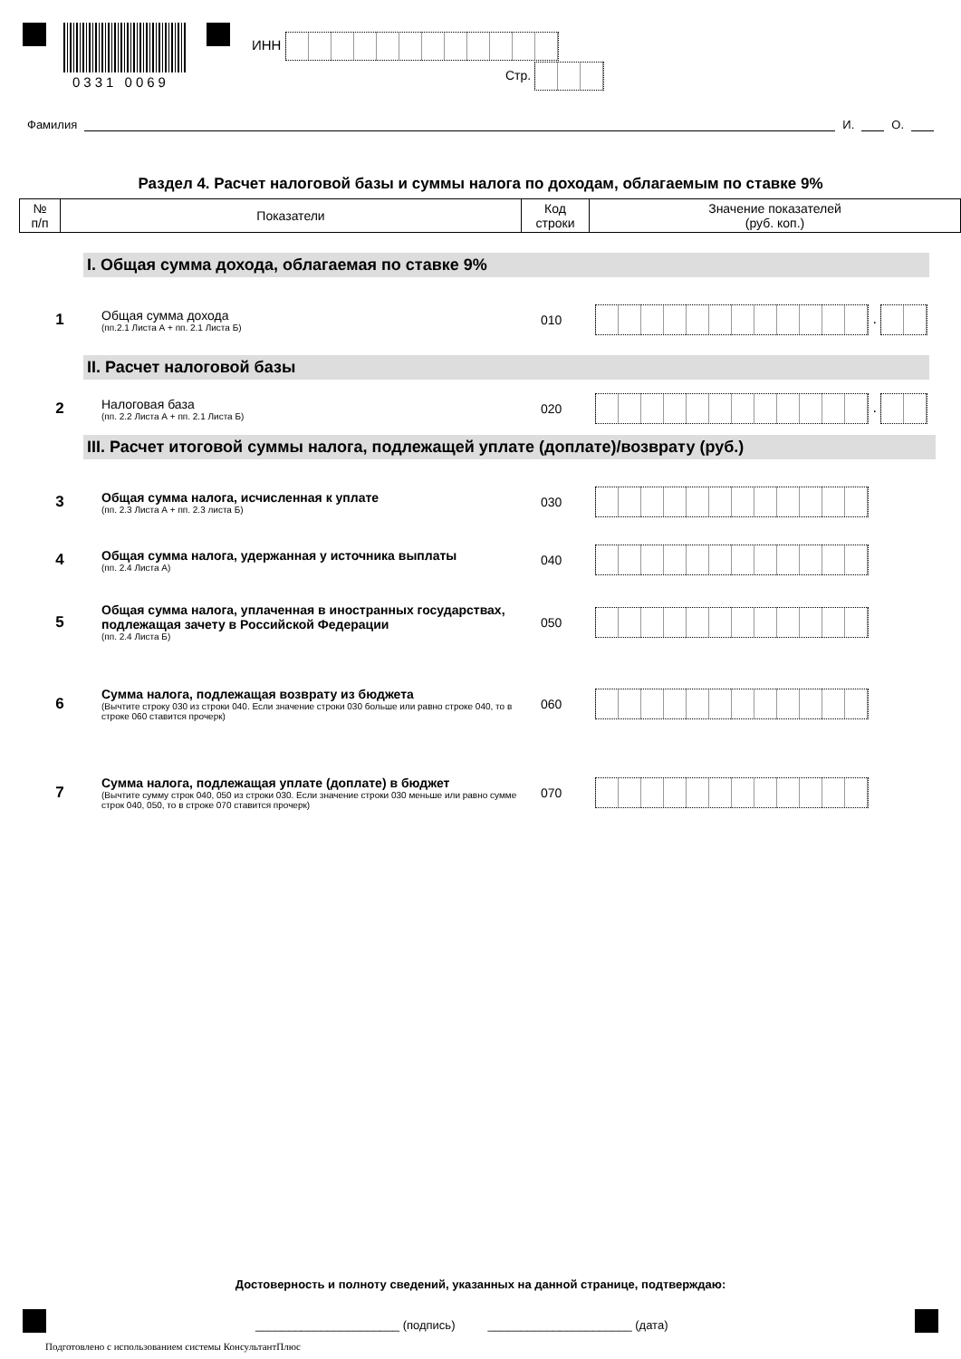0331 0069
ИНН
Стр.
Фамилия И. О.
Раздел 4. Расчет налоговой базы и суммы налога по доходам, облагаемым по ставке 9%
| № п/п | Показатели | Код строки | Значение показателей (руб. коп.) |
| --- | --- | --- | --- |
I. Общая сумма дохода, облагаемая по ставке 9%
1
Общая сумма дохода
(пп.2.1 Листа А + пп. 2.1 Листа Б)
010 .
II. Расчет налоговой базы
2
Налоговая база
(пп. 2.2 Листа А + пп. 2.1 Листа Б)
020 .
III. Расчет итоговой суммы налога, подлежащей уплате (доплате)/возврату (руб.)
3
Общая сумма налога, исчисленная к уплате
(пп. 2.3 Листа А + пп. 2.3 листа Б)
030
4
Общая сумма налога, удержанная у источника выплаты
(пп. 2.4 Листа А)
040
5
Общая сумма налога, уплаченная в иностранных государствах, подлежащая зачету в Российской Федерации
(пп. 2.4 Листа Б)
050
6
Сумма налога, подлежащая возврату из бюджета
(Вычтите строку 030 из строки 040. Если значение строки 030 больше или равно строке 040, то в строке 060 ставится прочерк)
060
7
Сумма налога, подлежащая уплате (доплате) в бюджет
(Вычтите сумму строк 040, 050 из строки 030. Если значение строки 030 меньше или равно сумме строк 040, 050, то в строке 070 ставится прочерк)
070
Достоверность и полноту сведений, указанных на данной странице, подтверждаю:
______________________ (подпись) ______________________ (дата)
Подготовлено с использованием системы КонсультантПлюс